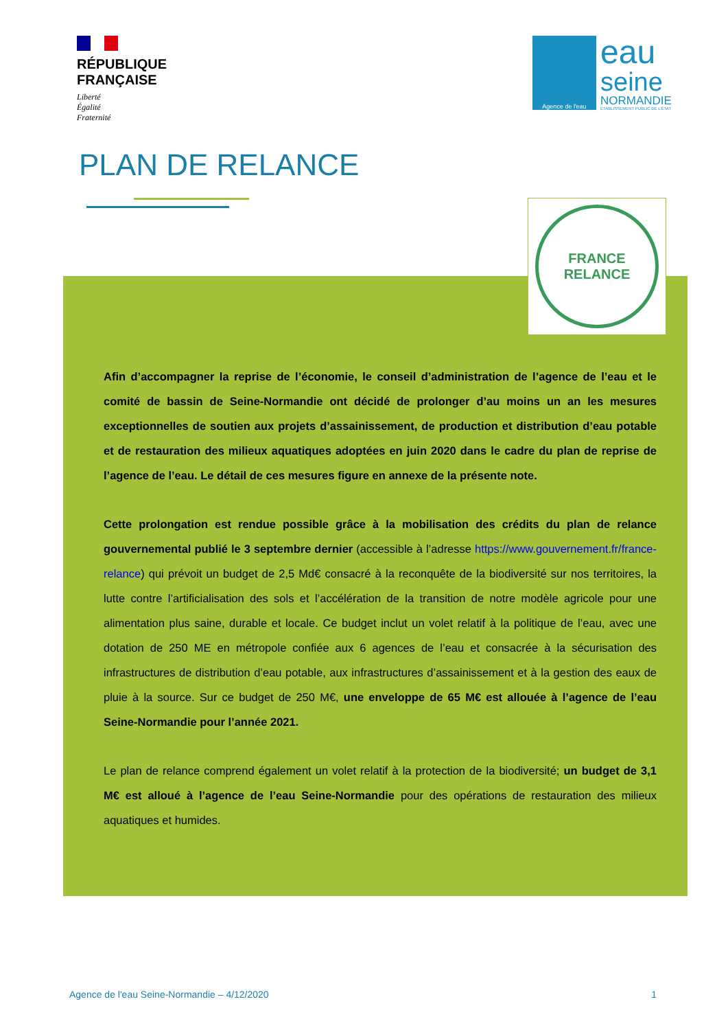RÉPUBLIQUE
FRANÇAISE
Liberté
Égalité
Fraternité
Agence de l'eau
eau
seine
NORMANDIE
ÉTABLISSEMENT PUBLIC DE L'ÉTAT
PLAN DE RELANCE
FRANCE
RELANCE
Afin d’accompagner la reprise de l’économie, le conseil d’administration de l’agence de l’eau et le comité de bassin de Seine-Normandie ont décidé de prolonger d’au moins un an les mesures exceptionnelles de soutien aux projets d’assainissement, de production et distribution d’eau potable et de restauration des milieux aquatiques adoptées en juin 2020 dans le cadre du plan de reprise de l’agence de l’eau. Le détail de ces mesures figure en annexe de la présente note.
Cette prolongation est rendue possible grâce à la mobilisation des crédits du plan de relance gouvernemental publié le 3 septembre dernier (accessible à l’adresse https://www.gouvernement.fr/france-relance) qui prévoit un budget de 2,5 Md€ consacré à la reconquête de la biodiversité sur nos territoires, la lutte contre l’artificialisation des sols et l’accélération de la transition de notre modèle agricole pour une alimentation plus saine, durable et locale. Ce budget inclut un volet relatif à la politique de l’eau, avec une dotation de 250 ME en métropole confiée aux 6 agences de l’eau et consacrée à la sécurisation des infrastructures de distribution d’eau potable, aux infrastructures d’assainissement et à la gestion des eaux de pluie à la source. Sur ce budget de 250 M€, une enveloppe de 65 M€ est allouée à l’agence de l’eau Seine-Normandie pour l’année 2021.
Le plan de relance comprend également un volet relatif à la protection de la biodiversité; un budget de 3,1 M€ est alloué à l’agence de l’eau Seine-Normandie pour des opérations de restauration des milieux aquatiques et humides.
Agence de l'eau Seine-Normandie – 4/12/2020 1